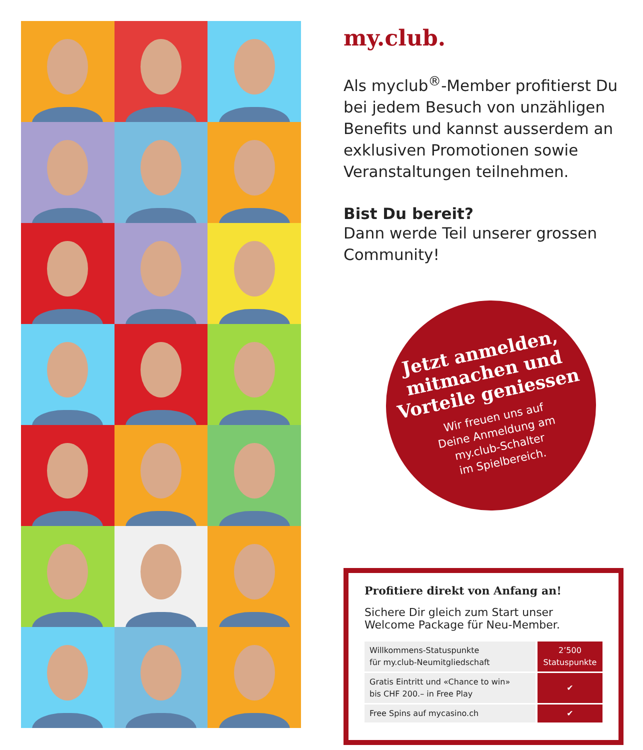my.club.
Als myclub<sup>®</sup>-Member profitierst Du bei jedem Besuch von unzähligen Benefits und kannst ausserdem an exklusiven Promotionen sowie Veranstaltungen teilnehmen.
Bist Du bereit?
Dann werde Teil unserer grossen Community!
Jetzt anmelden,
mitmachen und
Vorteile geniessen
Wir freuen uns auf
Deine Anmeldung am
my.club-Schalter
im Spielbereich.
Profitiere direkt von Anfang an!
Sichere Dir gleich zum Start unser Welcome Package für Neu-Member.
| Willkommens-Statuspunkte für my.club-Neumitgliedschaft | 2’500 Statuspunkte |
| Gratis Eintritt und «Chance to win» bis CHF 200.– in Free Play | ✔ |
| Free Spins auf mycasino.ch | ✔ |